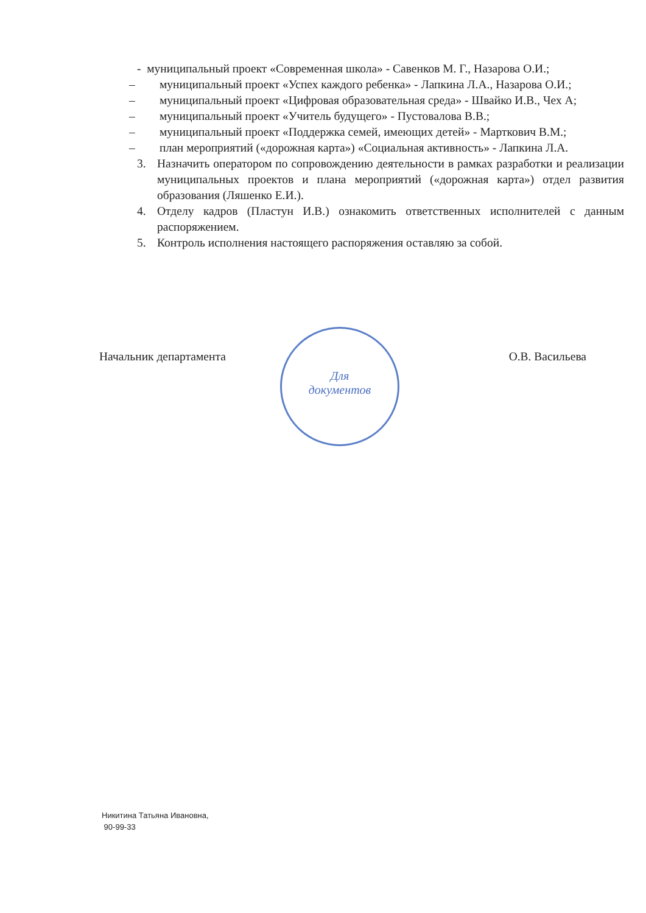- муниципальный проект «Современная школа» - Савенков М. Г., Назарова О.И.;
– муниципальный проект «Успех каждого ребенка» - Лапкина Л.А., Назарова О.И.;
– муниципальный проект «Цифровая образовательная среда» - Швайко И.В., Чех А;
– муниципальный проект «Учитель будущего» - Пустовалова В.В.;
– муниципальный проект «Поддержка семей, имеющих детей» - Марткович В.М.;
– план мероприятий («дорожная карта») «Социальная активность» - Лапкина Л.А.
3. Назначить оператором по сопровождению деятельности в рамках разработки и реализации муниципальных проектов и плана мероприятий («дорожная карта») отдел развития образования (Ляшенко Е.И.).
4. Отделу кадров (Пластун И.В.) ознакомить ответственных исполнителей с данным распоряжением.
5. Контроль исполнения настоящего распоряжения оставляю за собой.
Для
документов
Начальник департамента О.В. Васильева
Никитина Татьяна Ивановна,
90-99-33